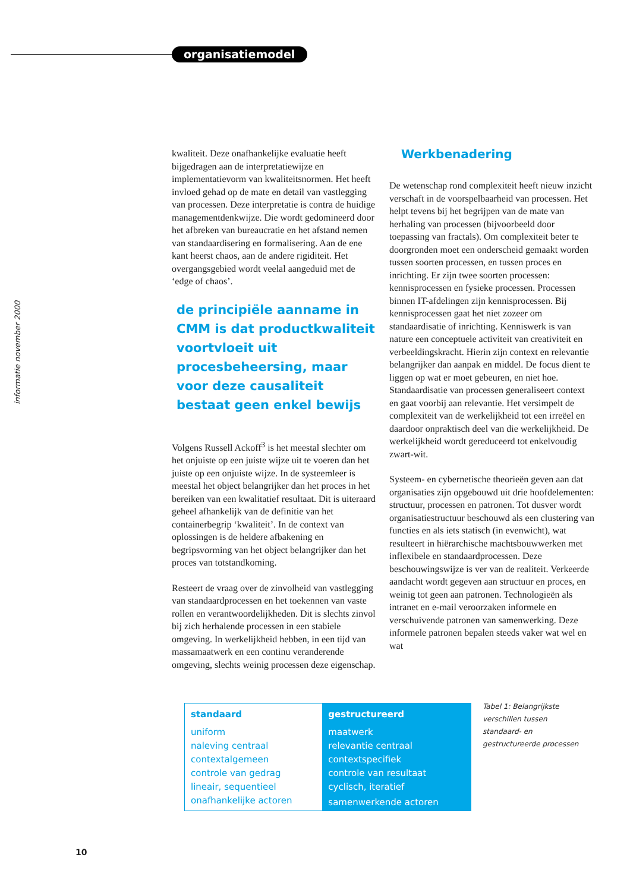organisatiemodel
informatie november 2000
kwaliteit. Deze onafhankelijke evaluatie heeft bijgedragen aan de interpretatiewijze en implementatievorm van kwaliteitsnormen. Het heeft invloed gehad op de mate en detail van vastlegging van processen. Deze interpretatie is contra de huidige managementdenkwijze. Die wordt gedomineerd door het afbreken van bureaucratie en het afstand nemen van standaardisering en formalisering. Aan de ene kant heerst chaos, aan de andere rigiditeit. Het overgangsgebied wordt veelal aangeduid met de ‘edge of chaos’.
de principiële aanname in CMM is dat productkwaliteit voortvloeit uit procesbeheersing, maar voor deze causaliteit bestaat geen enkel bewijs
Volgens Russell Ackoff<sup>3</sup> is het meestal slechter om het onjuiste op een juiste wijze uit te voeren dan het juiste op een onjuiste wijze. In de systeemleer is meestal het object belangrijker dan het proces in het bereiken van een kwalitatief resultaat. Dit is uiteraard geheel afhankelijk van de definitie van het containerbegrip ‘kwaliteit’. In de context van oplossingen is de heldere afbakening en begripsvorming van het object belangrijker dan het proces van totstandkoming.
Resteert de vraag over de zinvolheid van vastlegging van standaardprocessen en het toekennen van vaste rollen en verantwoordelijkheden. Dit is slechts zinvol bij zich herhalende processen in een stabiele omgeving. In werkelijkheid hebben, in een tijd van massamaatwerk en een continu veranderende omgeving, slechts weinig processen deze eigenschap.
Werkbenadering
De wetenschap rond complexiteit heeft nieuw inzicht verschaft in de voorspelbaarheid van processen. Het helpt tevens bij het begrijpen van de mate van herhaling van processen (bijvoorbeeld door toepassing van fractals). Om complexiteit beter te doorgronden moet een onderscheid gemaakt worden tussen soorten processen, en tussen proces en inrichting. Er zijn twee soorten processen: kennisprocessen en fysieke processen. Processen binnen IT-afdelingen zijn kennisprocessen. Bij kennisprocessen gaat het niet zozeer om standaardisatie of inrichting. Kenniswerk is van nature een conceptuele activiteit van creativiteit en verbeeldingskracht. Hierin zijn context en relevantie belangrijker dan aanpak en middel. De focus dient te liggen op wat er moet gebeuren, en niet hoe. Standaardisatie van processen generaliseert context en gaat voorbij aan relevantie. Het versimpelt de complexiteit van de werkelijkheid tot een irreëel en daardoor onpraktisch deel van die werkelijkheid. De werkelijkheid wordt gereduceerd tot enkelvoudig zwart-wit.
Systeem- en cybernetische theorieën geven aan dat organisaties zijn opgebouwd uit drie hoofdelementen: structuur, processen en patronen. Tot dusver wordt organisatiestructuur beschouwd als een clustering van functies en als iets statisch (in evenwicht), wat resulteert in hiërarchische machtsbouwwerken met inflexibele en standaardprocessen. Deze beschouwingswijze is ver van de realiteit. Verkeerde aandacht wordt gegeven aan structuur en proces, en weinig tot geen aan patronen. Technologieën als intranet en e-mail veroorzaken informele en verschuivende patronen van samenwerking. Deze informele patronen bepalen steeds vaker wat wel en wat
| standaard | gestructureerd |
| --- | --- |
| uniform | maatwerk |
| naleving centraal | relevantie centraal |
| contextalgemeen | contextspecifiek |
| controle van gedrag | controle van resultaat |
| lineair, sequentieel | cyclisch, iteratief |
| onafhankelijke actoren | samenwerkende actoren |
Tabel 1: Belangrijkste verschillen tussen standaard- en gestructureerde processen
10